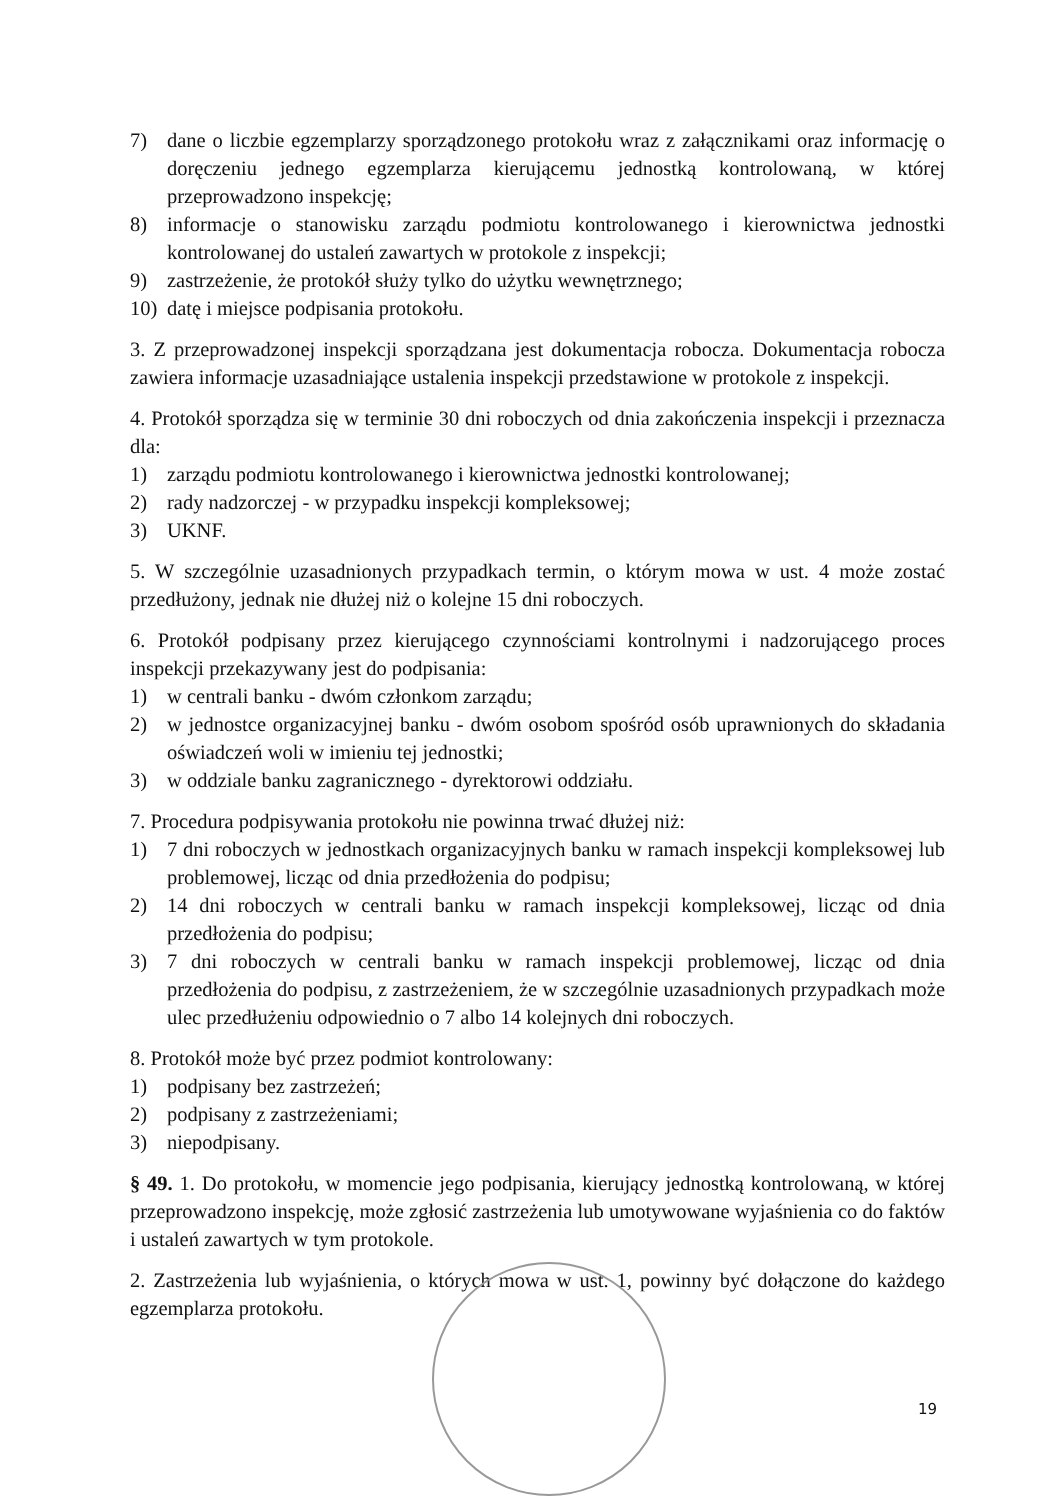7) dane o liczbie egzemplarzy sporządzonego protokołu wraz z załącznikami oraz informację o doręczeniu jednego egzemplarza kierującemu jednostką kontrolowaną, w której przeprowadzono inspekcję;
8) informacje o stanowisku zarządu podmiotu kontrolowanego i kierownictwa jednostki kontrolowanej do ustaleń zawartych w protokole z inspekcji;
9) zastrzeżenie, że protokół służy tylko do użytku wewnętrznego;
10) datę i miejsce podpisania protokołu.
3. Z przeprowadzonej inspekcji sporządzana jest dokumentacja robocza. Dokumentacja robocza zawiera informacje uzasadniające ustalenia inspekcji przedstawione w protokole z inspekcji.
4. Protokół sporządza się w terminie 30 dni roboczych od dnia zakończenia inspekcji i przeznacza dla:
1) zarządu podmiotu kontrolowanego i kierownictwa jednostki kontrolowanej;
2) rady nadzorczej - w przypadku inspekcji kompleksowej;
3) UKNF.
5. W szczególnie uzasadnionych przypadkach termin, o którym mowa w ust. 4 może zostać przedłużony, jednak nie dłużej niż o kolejne 15 dni roboczych.
6. Protokół podpisany przez kierującego czynnościami kontrolnymi i nadzorującego proces inspekcji przekazywany jest do podpisania:
1) w centrali banku - dwóm członkom zarządu;
2) w jednostce organizacyjnej banku - dwóm osobom spośród osób uprawnionych do składania oświadczeń woli w imieniu tej jednostki;
3) w oddziale banku zagranicznego - dyrektorowi oddziału.
7. Procedura podpisywania protokołu nie powinna trwać dłużej niż:
1) 7 dni roboczych w jednostkach organizacyjnych banku w ramach inspekcji kompleksowej lub problemowej, licząc od dnia przedłożenia do podpisu;
2) 14 dni roboczych w centrali banku w ramach inspekcji kompleksowej, licząc od dnia przedłożenia do podpisu;
3) 7 dni roboczych w centrali banku w ramach inspekcji problemowej, licząc od dnia przedłożenia do podpisu, z zastrzeżeniem, że w szczególnie uzasadnionych przypadkach może ulec przedłużeniu odpowiednio o 7 albo 14 kolejnych dni roboczych.
8. Protokół może być przez podmiot kontrolowany:
1) podpisany bez zastrzeżeń;
2) podpisany z zastrzeżeniami;
3) niepodpisany.
§ 49. 1. Do protokołu, w momencie jego podpisania, kierujący jednostką kontrolowaną, w której przeprowadzono inspekcję, może zgłosić zastrzeżenia lub umotywowane wyjaśnienia co do faktów i ustaleń zawartych w tym protokole.
2. Zastrzeżenia lub wyjaśnienia, o których mowa w ust. 1, powinny być dołączone do każdego egzemplarza protokołu.
19